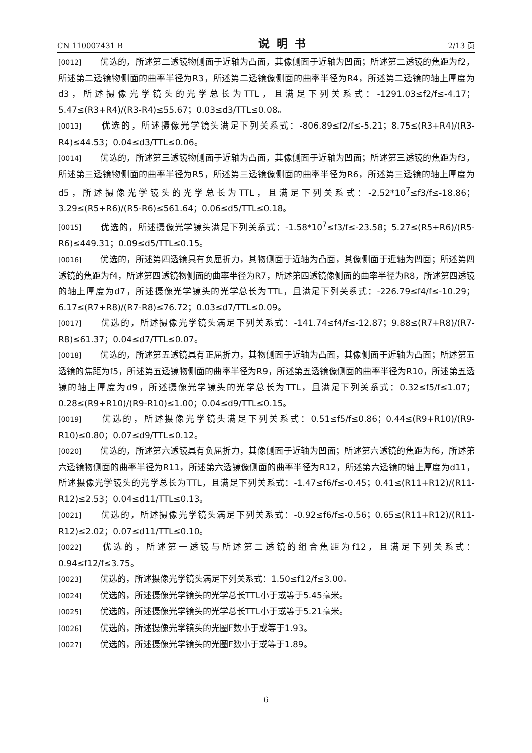CN 110007431 B 说明书 2/13 页
[0012] 优选的，所述第二透镜物侧面于近轴为凸面，其像侧面于近轴为凹面；所述第二透镜的焦距为f2，所述第二透镜物侧面的曲率半径为R3，所述第二透镜像侧面的曲率半径为R4，所述第二透镜的轴上厚度为d3，所述摄像光学镜头的光学总长为TTL，且满足下列关系式：-1291.03≤f2/f≤-4.17；5.47≤(R3+R4)/(R3-R4)≤55.67；0.03≤d3/TTL≤0.08。
[0013] 优选的，所述摄像光学镜头满足下列关系式：-806.89≤f2/f≤-5.21；8.75≤(R3+R4)/(R3-R4)≤44.53；0.04≤d3/TTL≤0.06。
[0014] 优选的，所述第三透镜物侧面于近轴为凸面，其像侧面于近轴为凹面；所述第三透镜的焦距为f3，所述第三透镜物侧面的曲率半径为R5，所述第三透镜像侧面的曲率半径为R6，所述第三透镜的轴上厚度为d5，所述摄像光学镜头的光学总长为TTL，且满足下列关系式：-2.52*10<sup>7</sup>≤f3/f≤-18.86；3.29≤(R5+R6)/(R5-R6)≤561.64；0.06≤d5/TTL≤0.18。
[0015] 优选的，所述摄像光学镜头满足下列关系式：-1.58*10<sup>7</sup>≤f3/f≤-23.58；5.27≤(R5+R6)/(R5-R6)≤449.31；0.09≤d5/TTL≤0.15。
[0016] 优选的，所述第四透镜具有负屈折力，其物侧面于近轴为凸面，其像侧面于近轴为凹面；所述第四透镜的焦距为f4，所述第四透镜物侧面的曲率半径为R7，所述第四透镜像侧面的曲率半径为R8，所述第四透镜的轴上厚度为d7，所述摄像光学镜头的光学总长为TTL，且满足下列关系式：-226.79≤f4/f≤-10.29；6.17≤(R7+R8)/(R7-R8)≤76.72；0.03≤d7/TTL≤0.09。
[0017] 优选的，所述摄像光学镜头满足下列关系式：-141.74≤f4/f≤-12.87；9.88≤(R7+R8)/(R7-R8)≤61.37；0.04≤d7/TTL≤0.07。
[0018] 优选的，所述第五透镜具有正屈折力，其物侧面于近轴为凸面，其像侧面于近轴为凸面；所述第五透镜的焦距为f5，所述第五透镜物侧面的曲率半径为R9，所述第五透镜像侧面的曲率半径为R10，所述第五透镜的轴上厚度为d9，所述摄像光学镜头的光学总长为TTL，且满足下列关系式：0.32≤f5/f≤1.07；0.28≤(R9+R10)/(R9-R10)≤1.00；0.04≤d9/TTL≤0.15。
[0019] 优选的，所述摄像光学镜头满足下列关系式：0.51≤f5/f≤0.86；0.44≤(R9+R10)/(R9-R10)≤0.80；0.07≤d9/TTL≤0.12。
[0020] 优选的，所述第六透镜具有负屈折力，其像侧面于近轴为凹面；所述第六透镜的焦距为f6，所述第六透镜物侧面的曲率半径为R11，所述第六透镜像侧面的曲率半径为R12，所述第六透镜的轴上厚度为d11，所述摄像光学镜头的光学总长为TTL，且满足下列关系式：-1.47≤f6/f≤-0.45；0.41≤(R11+R12)/(R11-R12)≤2.53；0.04≤d11/TTL≤0.13。
[0021] 优选的，所述摄像光学镜头满足下列关系式：-0.92≤f6/f≤-0.56；0.65≤(R11+R12)/(R11-R12)≤2.02；0.07≤d11/TTL≤0.10。
[0022] 优选的，所述第一透镜与所述第二透镜的组合焦距为f12，且满足下列关系式：0.94≤f12/f≤3.75。
[0023] 优选的，所述摄像光学镜头满足下列关系式：1.50≤f12/f≤3.00。
[0024] 优选的，所述摄像光学镜头的光学总长TTL小于或等于5.45毫米。
[0025] 优选的，所述摄像光学镜头的光学总长TTL小于或等于5.21毫米。
[0026] 优选的，所述摄像光学镜头的光圈F数小于或等于1.93。
[0027] 优选的，所述摄像光学镜头的光圈F数小于或等于1.89。
6